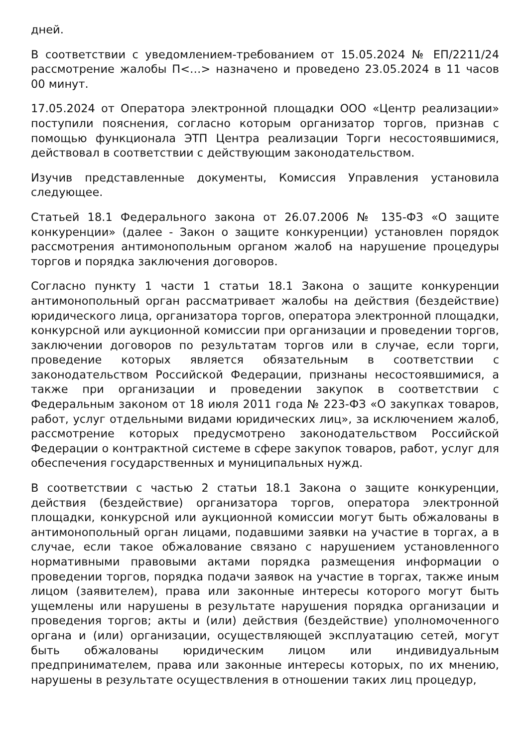дней.
В соответствии с уведомлением-требованием от 15.05.2024 № ЕП/2211/24 рассмотрение жалобы П<…> назначено и проведено 23.05.2024 в 11 часов 00 минут.
17.05.2024 от Оператора электронной площадки ООО «Центр реализации» поступили пояснения, согласно которым организатор торгов, признав с помощью функционала ЭТП Центра реализации Торги несостоявшимися, действовал в соответствии с действующим законодательством.
Изучив представленные документы, Комиссия Управления установила следующее.
Статьей 18.1 Федерального закона от 26.07.2006 № 135-ФЗ «О защите конкуренции» (далее - Закон о защите конкуренции) установлен порядок рассмотрения антимонопольным органом жалоб на нарушение процедуры торгов и порядка заключения договоров.
Согласно пункту 1 части 1 статьи 18.1 Закона о защите конкуренции антимонопольный орган рассматривает жалобы на действия (бездействие) юридического лица, организатора торгов, оператора электронной площадки, конкурсной или аукционной комиссии при организации и проведении торгов, заключении договоров по результатам торгов или в случае, если торги, проведение которых является обязательным в соответствии с законодательством Российской Федерации, признаны несостоявшимися, а также при организации и проведении закупок в соответствии с Федеральным законом от 18 июля 2011 года № 223-ФЗ «О закупках товаров, работ, услуг отдельными видами юридических лиц», за исключением жалоб, рассмотрение которых предусмотрено законодательством Российской Федерации о контрактной системе в сфере закупок товаров, работ, услуг для обеспечения государственных и муниципальных нужд.
В соответствии с частью 2 статьи 18.1 Закона о защите конкуренции, действия (бездействие) организатора торгов, оператора электронной площадки, конкурсной или аукционной комиссии могут быть обжалованы в антимонопольный орган лицами, подавшими заявки на участие в торгах, а в случае, если такое обжалование связано с нарушением установленного нормативными правовыми актами порядка размещения информации о проведении торгов, порядка подачи заявок на участие в торгах, также иным лицом (заявителем), права или законные интересы которого могут быть ущемлены или нарушены в результате нарушения порядка организации и проведения торгов; акты и (или) действия (бездействие) уполномоченного органа и (или) организации, осуществляющей эксплуатацию сетей, могут быть обжалованы юридическим лицом или индивидуальным предпринимателем, права или законные интересы которых, по их мнению, нарушены в результате осуществления в отношении таких лиц процедур,